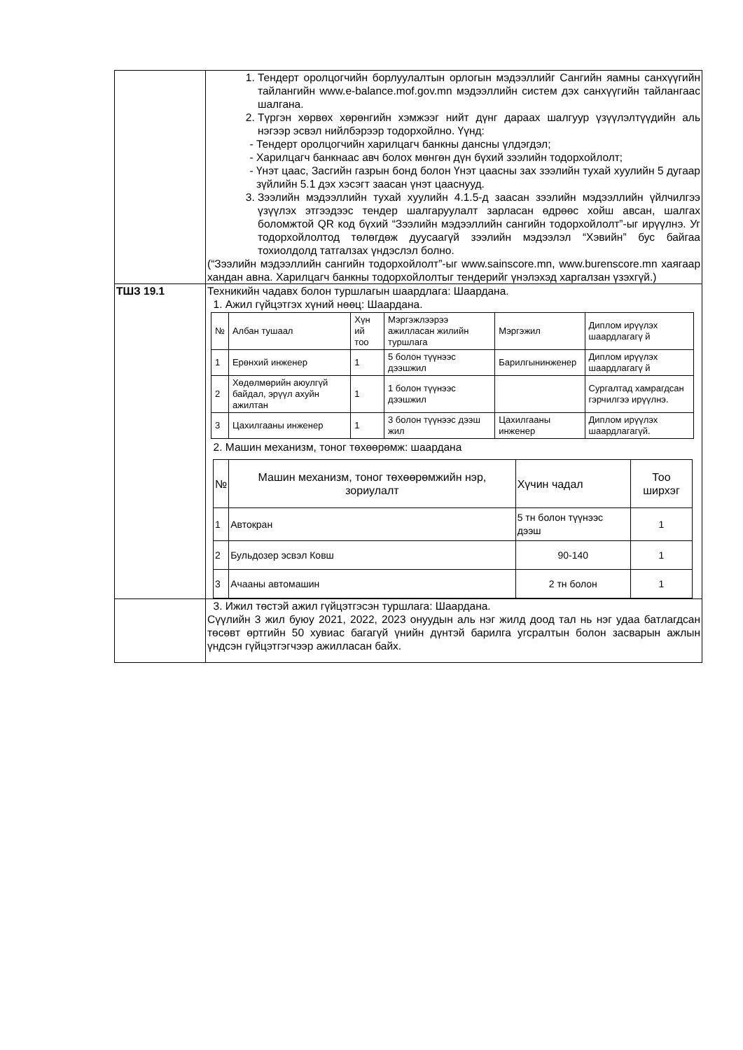| | 1. Тендерт оролцогчийн борлуулалтын орлогын мэдээллийг Сангийн яамны санхүүгийн тайлангийн www.e-balance.mof.gov.mn мэдээллийн систем дэх санхүүгийн тайлангаас шалгана. 2. Түргэн хөрвөх хөрөнгийн хэмжээг нийт дүнг дараах шалгуур үзүүлэлтүүдийн аль нэгээр эсвэл нийлбэрээр тодорхойлно. Үүнд: Тендерт оролцогчийн харилцагч банкны дансны үлдэгдэл; Харилцагч банкнаас авч болох мөнгөн дүн бүхий зээлийн тодорхойлолт; Үнэт цаас, Засгийн газрын бонд болон Үнэт цаасны зах зээлийн тухай хуулийн 5 дугаар зүйлийн 5.1 дэх хэсэгт заасан үнэт цааснууд. 3. Зээлийн мэдээллийн тухай хуулийн 4.1.5-д заасан зээлийн мэдээллийн үйлчилгээ үзүүлэх этгээдээс тендер шалгаруулалт зарласан өдрөөс хойш авсан, шалгах боломжтой QR код бүхий “Зээлийн мэдээллийн сангийн тодорхойлолт”-ыг ирүүлнэ. Уг тодорхойлолтод төлөгдөж дуусаагүй зээлийн мэдээлэл “Хэвийн” бус байгаа тохиолдолд татгалзах үндэслэл болно. (“Зээлийн мэдээллийн сангийн тодорхойлолт”-ыг www.sainscore.mn, www.burenscore.mn хаягаар хандан авна. Харилцагч банкны тодорхойлолтыг тендерийг үнэлэхэд харгалзан үзэхгүй.) |
| ТШЗ 19.1 | Техникийн чадавх болон туршлагын шаардлага: Шаардана. 1. Ажил гүйцэтгэх хүний нөөц: Шаардана. / № / Албан тушаал / Хүн ий тоо / Мэргэжлээрээ ажилласан жилийн туршлага / Мэргэжил / Диплом ирүүлэх шаардлагагү й / / --- / --- / --- / --- / --- / --- / / 1 / Ерөнхий инженер / 1 / 5 болон түүнээс дээшжил / Барилгынинженер / Диплом ирүүлэх шаардлагагү й / / 2 / Хөдөлмөрийн аюулгүй байдал, эрүүл ахуйн ажилтан / 1 / 1 болон түүнээс дээшжил / / Сургалтад хамрагдсан гэрчилгээ ирүүлнэ. / / 3 / Цахилгааны инженер / 1 / 3 болон түүнээс дээш жил / Цахилгааны инженер / Диплом ирүүлэх шаардлагагүй. / 2. Машин механизм, тоног төхөөрөмж: шаардана / № / Машин механизм, тоног төхөөрөмжийн нэр, зориулалт / Хүчин чадал / Тоо ширхэг / / --- / --- / --- / --- / / 1 / Автокран / 5 тн болон түүнээс дээш / 1 / / 2 / Бульдозер эсвэл Ковш / 90-140 / 1 / / 3 / Ачааны автомашин / 2 тн болон / 1 / |
| | 3. Ижил төстэй ажил гүйцэтгэсэн туршлага: Шаардана. Сүүлийн 3 жил буюу 2021, 2022, 2023 онуудын аль нэг жилд доод тал нь нэг удаа батлагдсан төсөвт өртгийн 50 хувиас багагүй үнийн дүнтэй барилга угсралтын болон засварын ажлын үндсэн гүйцэтгэгчээр ажилласан байх. |